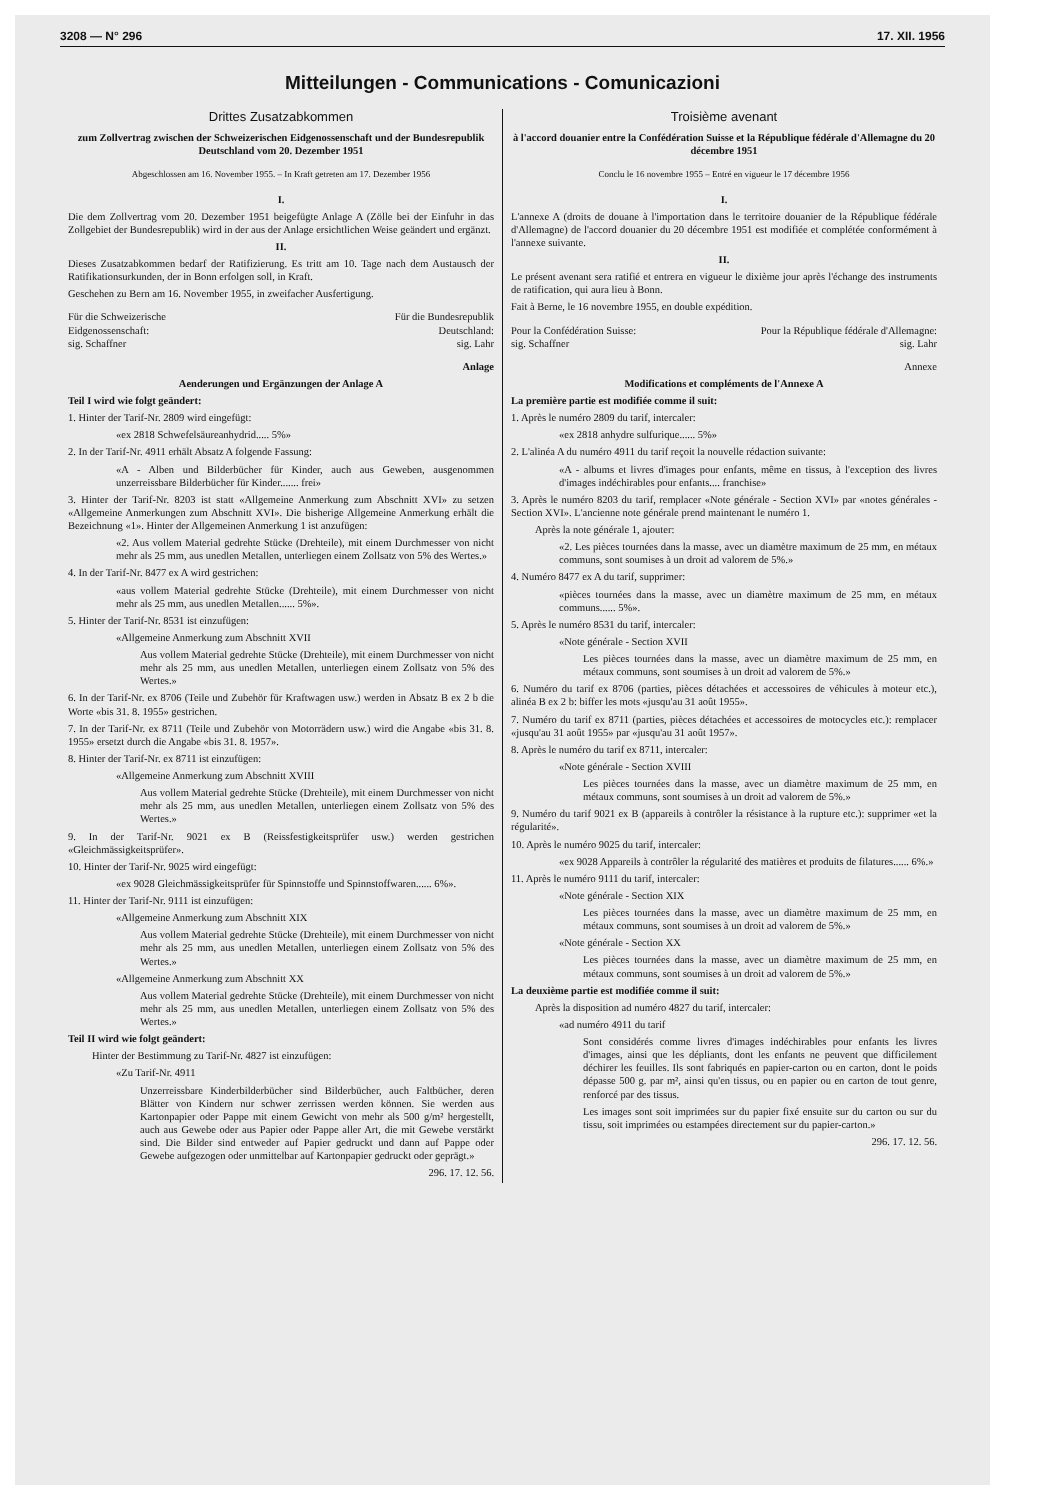3208 — N° 296 17. XII. 1956
Mitteilungen - Communications - Comunicazioni
Drittes Zusatzabkommen
zum Zollvertrag zwischen der Schweizerischen Eidgenossenschaft und der Bundesrepublik Deutschland vom 20. Dezember 1951
Abgeschlossen am 16. November 1955. – In Kraft getreten am 17. Dezember 1956
I.
Die dem Zollvertrag vom 20. Dezember 1951 beigefügte Anlage A (Zölle bei der Einfuhr in das Zollgebiet der Bundesrepublik) wird in der aus der Anlage ersichtlichen Weise geändert und ergänzt.
II.
Dieses Zusatzabkommen bedarf der Ratifizierung. Es tritt am 10. Tage nach dem Austausch der Ratifikationsurkunden, der in Bonn erfolgen soll, in Kraft.
Geschehen zu Bern am 16. November 1955, in zweifacher Ausfertigung.
Für die Schweizerische
Eidgenossenschaft:
sig. Schaffner
Für die Bundesrepublik
Deutschland:
sig. Lahr
Anlage
Aenderungen und Ergänzungen der Anlage A
Teil I wird wie folgt geändert:
1. Hinter der Tarif-Nr. 2809 wird eingefügt:
«ex 2818 Schwefelsäureanhydrid..... 5%»
2. In der Tarif-Nr. 4911 erhält Absatz A folgende Fassung:
«A - Alben und Bilderbücher für Kinder, auch aus Geweben, ausgenommen unzerreissbare Bilderbücher für Kinder....... frei»
3. Hinter der Tarif-Nr. 8203 ist statt «Allgemeine Anmerkung zum Abschnitt XVI» zu setzen «Allgemeine Anmerkungen zum Abschnitt XVI». Die bisherige Allgemeine Anmerkung erhält die Bezeichnung «1». Hinter der Allgemeinen Anmerkung 1 ist anzufügen:
«2. Aus vollem Material gedrehte Stücke (Drehteile), mit einem Durchmesser von nicht mehr als 25 mm, aus unedlen Metallen, unterliegen einem Zollsatz von 5% des Wertes.»
4. In der Tarif-Nr. 8477 ex A wird gestrichen:
«aus vollem Material gedrehte Stücke (Drehteile), mit einem Durchmesser von nicht mehr als 25 mm, aus unedlen Metallen...... 5%».
5. Hinter der Tarif-Nr. 8531 ist einzufügen:
«Allgemeine Anmerkung zum Abschnitt XVII
Aus vollem Material gedrehte Stücke (Drehteile), mit einem Durchmesser von nicht mehr als 25 mm, aus unedlen Metallen, unterliegen einem Zollsatz von 5% des Wertes.»
6. In der Tarif-Nr. ex 8706 (Teile und Zubehör für Kraftwagen usw.) werden in Absatz B ex 2 b die Worte «bis 31. 8. 1955» gestrichen.
7. In der Tarif-Nr. ex 8711 (Teile und Zubehör von Motorrädern usw.) wird die Angabe «bis 31. 8. 1955» ersetzt durch die Angabe «bis 31. 8. 1957».
8. Hinter der Tarif-Nr. ex 8711 ist einzufügen:
«Allgemeine Anmerkung zum Abschnitt XVIII
Aus vollem Material gedrehte Stücke (Drehteile), mit einem Durchmesser von nicht mehr als 25 mm, aus unedlen Metallen, unterliegen einem Zollsatz von 5% des Wertes.»
9. In der Tarif-Nr. 9021 ex B (Reissfestigkeitsprüfer usw.) werden gestrichen «Gleichmässigkeitsprüfer».
10. Hinter der Tarif-Nr. 9025 wird eingefügt:
«ex 9028 Gleichmässigkeitsprüfer für Spinnstoffe und Spinnstoffwaren...... 6%».
11. Hinter der Tarif-Nr. 9111 ist einzufügen:
«Allgemeine Anmerkung zum Abschnitt XIX
Aus vollem Material gedrehte Stücke (Drehteile), mit einem Durchmesser von nicht mehr als 25 mm, aus unedlen Metallen, unterliegen einem Zollsatz von 5% des Wertes.»
«Allgemeine Anmerkung zum Abschnitt XX
Aus vollem Material gedrehte Stücke (Drehteile), mit einem Durchmesser von nicht mehr als 25 mm, aus unedlen Metallen, unterliegen einem Zollsatz von 5% des Wertes.»
Teil II wird wie folgt geändert:
Hinter der Bestimmung zu Tarif-Nr. 4827 ist einzufügen:
«Zu Tarif-Nr. 4911
Unzerreissbare Kinderbilderbücher sind Bilderbücher, auch Faltbücher, deren Blätter von Kindern nur schwer zerrissen werden können. Sie werden aus Kartonpapier oder Pappe mit einem Gewicht von mehr als 500 g/m² hergestellt, auch aus Gewebe oder aus Papier oder Pappe aller Art, die mit Gewebe verstärkt sind. Die Bilder sind entweder auf Papier gedruckt und dann auf Pappe oder Gewebe aufgezogen oder unmittelbar auf Kartonpapier gedruckt oder geprägt.»
296. 17. 12. 56.
Troisième avenant
à l'accord douanier entre la Confédération Suisse et la République fédérale d'Allemagne du 20 décembre 1951
Conclu le 16 novembre 1955 – Entré en vigueur le 17 décembre 1956
I.
L'annexe A (droits de douane à l'importation dans le territoire douanier de la République fédérale d'Allemagne) de l'accord douanier du 20 décembre 1951 est modifiée et complétée conformément à l'annexe suivante.
II.
Le présent avenant sera ratifié et entrera en vigueur le dixième jour après l'échange des instruments de ratification, qui aura lieu à Bonn.
Fait à Berne, le 16 novembre 1955, en double expédition.
Pour la Confédération Suisse:
sig. Schaffner
Pour la République fédérale d'Allemagne:
sig. Lahr
Annexe
Modifications et compléments de l'Annexe A
La première partie est modifiée comme il suit:
1. Après le numéro 2809 du tarif, intercaler:
«ex 2818 anhydre sulfurique...... 5%»
2. L'alinéa A du numéro 4911 du tarif reçoit la nouvelle rédaction suivante:
«A - albums et livres d'images pour enfants, même en tissus, à l'exception des livres d'images indéchirables pour enfants.... franchise»
3. Après le numéro 8203 du tarif, remplacer «Note générale - Section XVI» par «notes générales - Section XVI». L'ancienne note générale prend maintenant le numéro 1.
Après la note générale 1, ajouter:
«2. Les pièces tournées dans la masse, avec un diamètre maximum de 25 mm, en métaux communs, sont soumises à un droit ad valorem de 5%.»
4. Numéro 8477 ex A du tarif, supprimer:
«pièces tournées dans la masse, avec un diamètre maximum de 25 mm, en métaux communs...... 5%».
5. Après le numéro 8531 du tarif, intercaler:
«Note générale - Section XVII
Les pièces tournées dans la masse, avec un diamètre maximum de 25 mm, en métaux communs, sont soumises à un droit ad valorem de 5%.»
6. Numéro du tarif ex 8706 (parties, pièces détachées et accessoires de véhicules à moteur etc.), alinéa B ex 2 b: biffer les mots «jusqu'au 31 août 1955».
7. Numéro du tarif ex 8711 (parties, pièces détachées et accessoires de motocycles etc.): remplacer «jusqu'au 31 août 1955» par «jusqu'au 31 août 1957».
8. Après le numéro du tarif ex 8711, intercaler:
«Note générale - Section XVIII
Les pièces tournées dans la masse, avec un diamètre maximum de 25 mm, en métaux communs, sont soumises à un droit ad valorem de 5%.»
9. Numéro du tarif 9021 ex B (appareils à contrôler la résistance à la rupture etc.): supprimer «et la régularité».
10. Après le numéro 9025 du tarif, intercaler:
«ex 9028 Appareils à contrôler la régularité des matières et produits de filatures...... 6%.»
11. Après le numéro 9111 du tarif, intercaler:
«Note générale - Section XIX
Les pièces tournées dans la masse, avec un diamètre maximum de 25 mm, en métaux communs, sont soumises à un droit ad valorem de 5%.»
«Note générale - Section XX
Les pièces tournées dans la masse, avec un diamètre maximum de 25 mm, en métaux communs, sont soumises à un droit ad valorem de 5%.»
La deuxième partie est modifiée comme il suit:
Après la disposition ad numéro 4827 du tarif, intercaler:
«ad numéro 4911 du tarif
Sont considérés comme livres d'images indéchirables pour enfants les livres d'images, ainsi que les dépliants, dont les enfants ne peuvent que difficilement déchirer les feuilles. Ils sont fabriqués en papier-carton ou en carton, dont le poids dépasse 500 g. par m², ainsi qu'en tissus, ou en papier ou en carton de tout genre, renforcé par des tissus.
Les images sont soit imprimées sur du papier fixé ensuite sur du carton ou sur du tissu, soit imprimées ou estampées directement sur du papier-carton.»
296. 17. 12. 56.